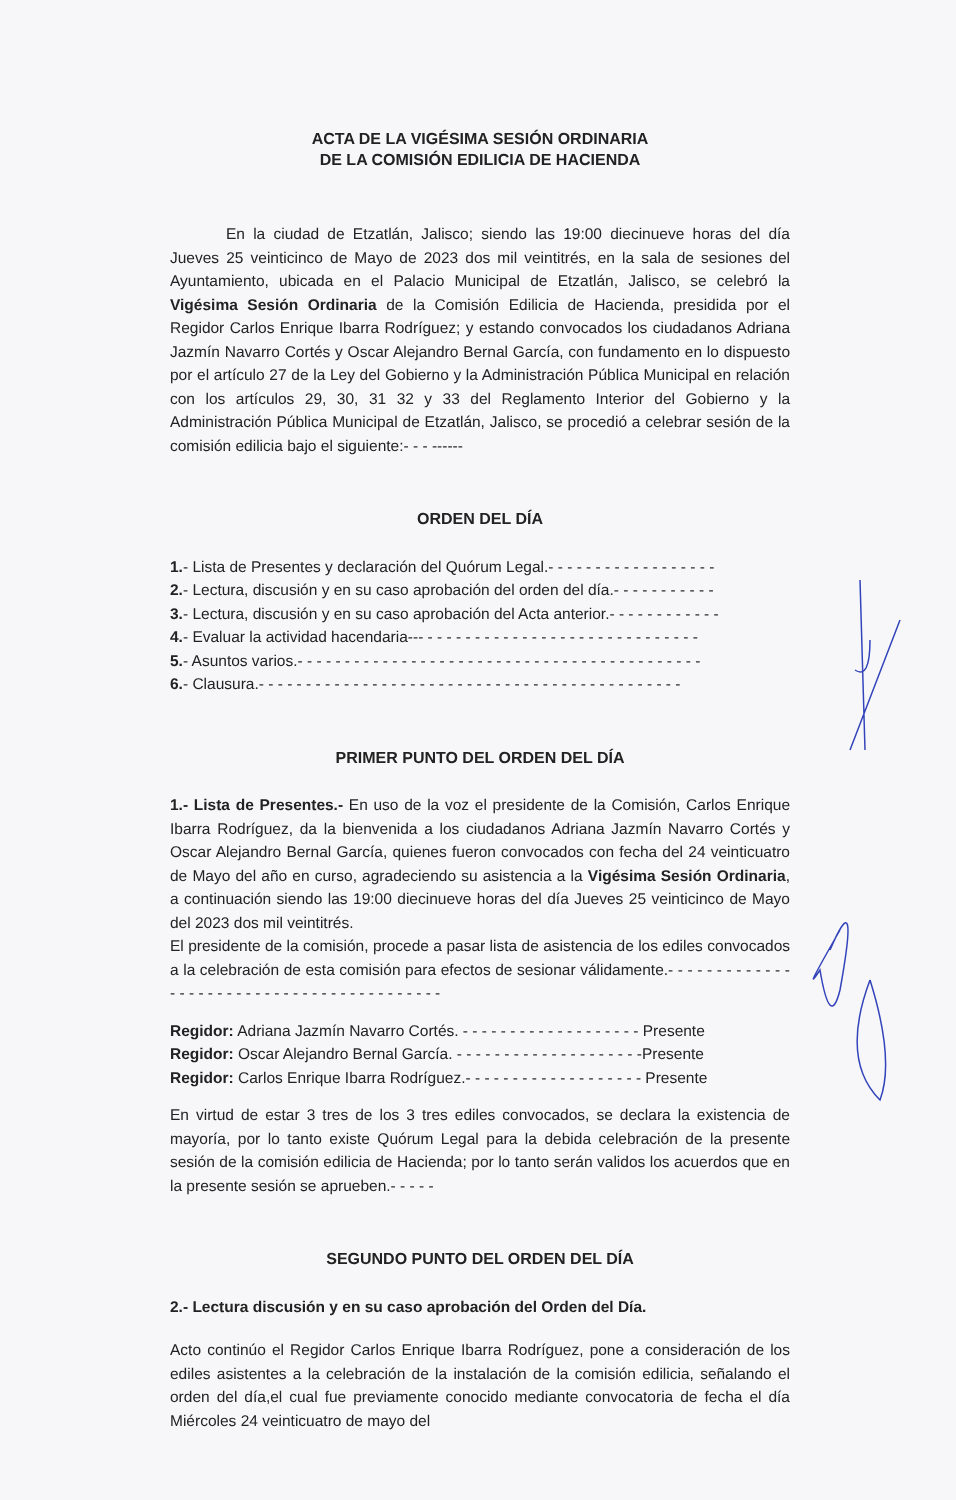ACTA DE LA VIGÉSIMA SESIÓN ORDINARIA
DE LA COMISIÓN EDILICIA DE HACIENDA
En la ciudad de Etzatlán, Jalisco; siendo las 19:00 diecinueve horas del día Jueves 25 veinticinco de Mayo de 2023 dos mil veintitrés, en la sala de sesiones del Ayuntamiento, ubicada en el Palacio Municipal de Etzatlán, Jalisco, se celebró la Vigésima Sesión Ordinaria de la Comisión Edilicia de Hacienda, presidida por el Regidor Carlos Enrique Ibarra Rodríguez; y estando convocados los ciudadanos Adriana Jazmín Navarro Cortés y Oscar Alejandro Bernal García, con fundamento en lo dispuesto por el artículo 27 de la Ley del Gobierno y la Administración Pública Municipal en relación con los artículos 29, 30, 31 32 y 33 del Reglamento Interior del Gobierno y la Administración Pública Municipal de Etzatlán, Jalisco, se procedió a celebrar sesión de la comisión edilicia bajo el siguiente:- - - ------
ORDEN DEL DÍA
1.- Lista de Presentes y declaración del Quórum Legal.- - - - - - - - - - - - - - - - - -
2.- Lectura, discusión y en su caso aprobación del orden del día.- - - - - - - - - - -
3.- Lectura, discusión y en su caso aprobación del Acta anterior.- - - - - - - - - - - -
4.- Evaluar la actividad hacendaria--- - - - - - - - - - - - - - - - - - - - - - - - - - - - - -
5.- Asuntos varios.- - - - - - - - - - - - - - - - - - - - - - - - - - - - - - - - - - - - - - - - - - -
6.- Clausura.- - - - - - - - - - - - - - - - - - - - - - - - - - - - - - - - - - - - - - - - - - - - -
PRIMER PUNTO DEL ORDEN DEL DÍA
1.- Lista de Presentes.- En uso de la voz el presidente de la Comisión, Carlos Enrique Ibarra Rodríguez, da la bienvenida a los ciudadanos Adriana Jazmín Navarro Cortés y Oscar Alejandro Bernal García, quienes fueron convocados con fecha del 24 veinticuatro de Mayo del año en curso, agradeciendo su asistencia a la Vigésima Sesión Ordinaria, a continuación siendo las 19:00 diecinueve horas del día Jueves 25 veinticinco de Mayo del 2023 dos mil veintitrés.
El presidente de la comisión, procede a pasar lista de asistencia de los ediles convocados a la celebración de esta comisión para efectos de sesionar válidamente.- - - - - - - - - - - - - - - - - - - - - - - - - - - - - - - - - - - - - - - - - -
Regidor: Adriana Jazmín Navarro Cortés. - - - - - - - - - - - - - - - - - - - Presente
Regidor: Oscar Alejandro Bernal García. - - - - - - - - - - - - - - - - - - - -Presente
Regidor: Carlos Enrique Ibarra Rodríguez.- - - - - - - - - - - - - - - - - - - Presente
En virtud de estar 3 tres de los 3 tres ediles convocados, se declara la existencia de mayoría, por lo tanto existe Quórum Legal para la debida celebración de la presente sesión de la comisión edilicia de Hacienda; por lo tanto serán validos los acuerdos que en la presente sesión se aprueben.- - - - -
SEGUNDO PUNTO DEL ORDEN DEL DÍA
2.- Lectura discusión y en su caso aprobación del Orden del Día.
Acto continúo el Regidor Carlos Enrique Ibarra Rodríguez, pone a consideración de los ediles asistentes a la celebración de la instalación de la comisión edilicia, señalando el orden del día,el cual fue previamente conocido mediante convocatoria de fecha el día Miércoles 24 veinticuatro de mayo del